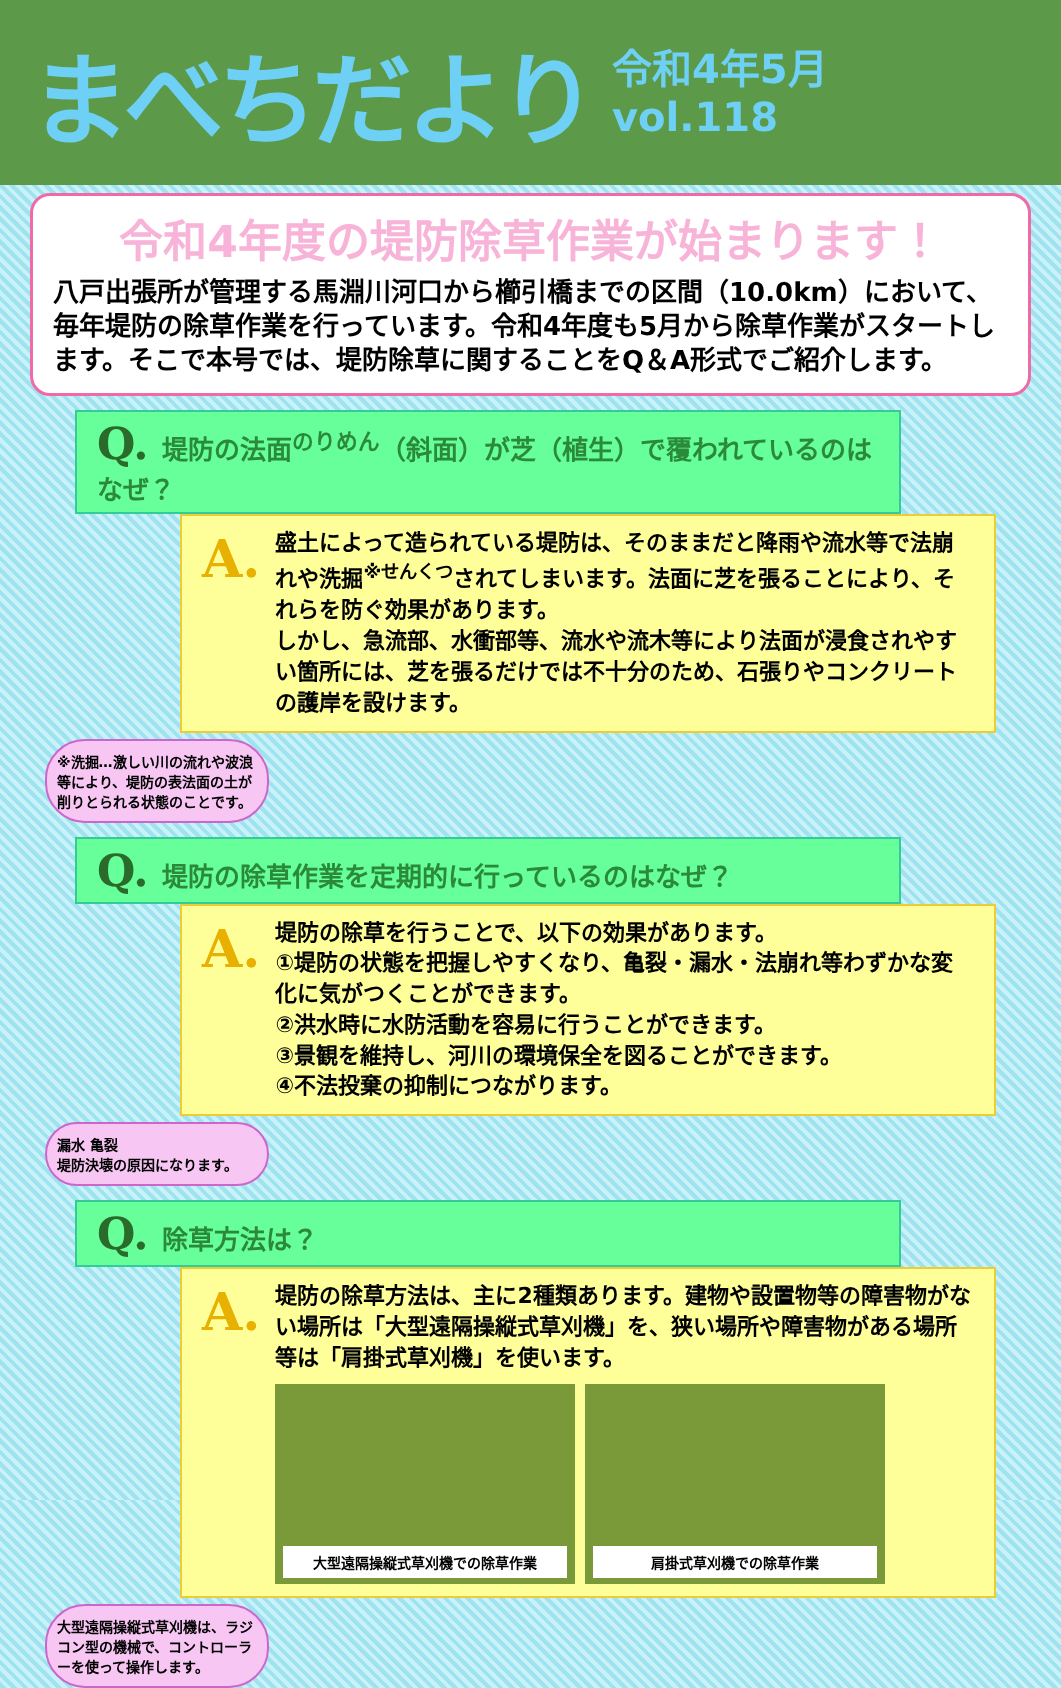まべちだより
令和4年5月
vol.118
令和4年度の堤防除草作業が始まります！
八戸出張所が管理する馬淵川河口から櫛引橋までの区間（10.0km）において、毎年堤防の除草作業を行っています。令和4年度も5月から除草作業がスタートします。そこで本号では、堤防除草に関することをQ＆A形式でご紹介します。
Q. 堤防の法面<sup>のりめん</sup>（斜面）が芝（植生）で覆われているのはなぜ？
A.
盛土によって造られている堤防は、そのままだと降雨や流水等で法崩れや洗掘<sup>※せんくつ</sup>されてしまいます。法面に芝を張ることにより、それらを防ぐ効果があります。
しかし、急流部、水衝部等、流水や流木等により法面が浸食されやすい箇所には、芝を張るだけでは不十分のため、石張りやコンクリートの護岸を設けます。
※洗掘…激しい川の流れや波浪等により、堤防の表法面の土が削りとられる状態のことです。
Q. 堤防の除草作業を定期的に行っているのはなぜ？
A.
堤防の除草を行うことで、以下の効果があります。
①堤防の状態を把握しやすくなり、亀裂・漏水・法崩れ等わずかな変化に気がつくことができます。
②洪水時に水防活動を容易に行うことができます。
③景観を維持し、河川の環境保全を図ることができます。
④不法投棄の抑制につながります。
漏水 亀裂
堤防決壊の原因になります。
Q. 除草方法は？
A.
堤防の除草方法は、主に2種類あります。建物や設置物等の障害物がない場所は「大型遠隔操縦式草刈機」を、狭い場所や障害物がある場所等は「肩掛式草刈機」を使います。
大型遠隔操縦式草刈機での除草作業 肩掛式草刈機での除草作業
大型遠隔操縦式草刈機は、ラジコン型の機械で、コントローラーを使って操作します。